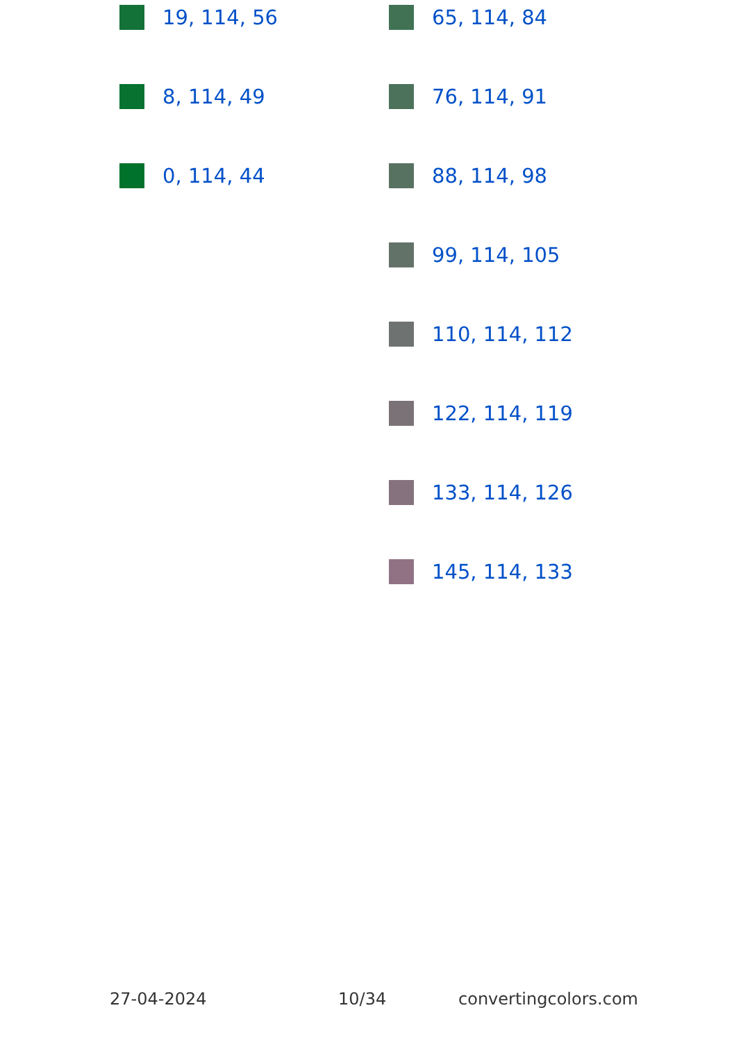19, 114, 56
8, 114, 49
0, 114, 44
65, 114, 84
76, 114, 91
88, 114, 98
99, 114, 105
110, 114, 112
122, 114, 119
133, 114, 126
145, 114, 133
27-04-2024 10/34 convertingcolors.com